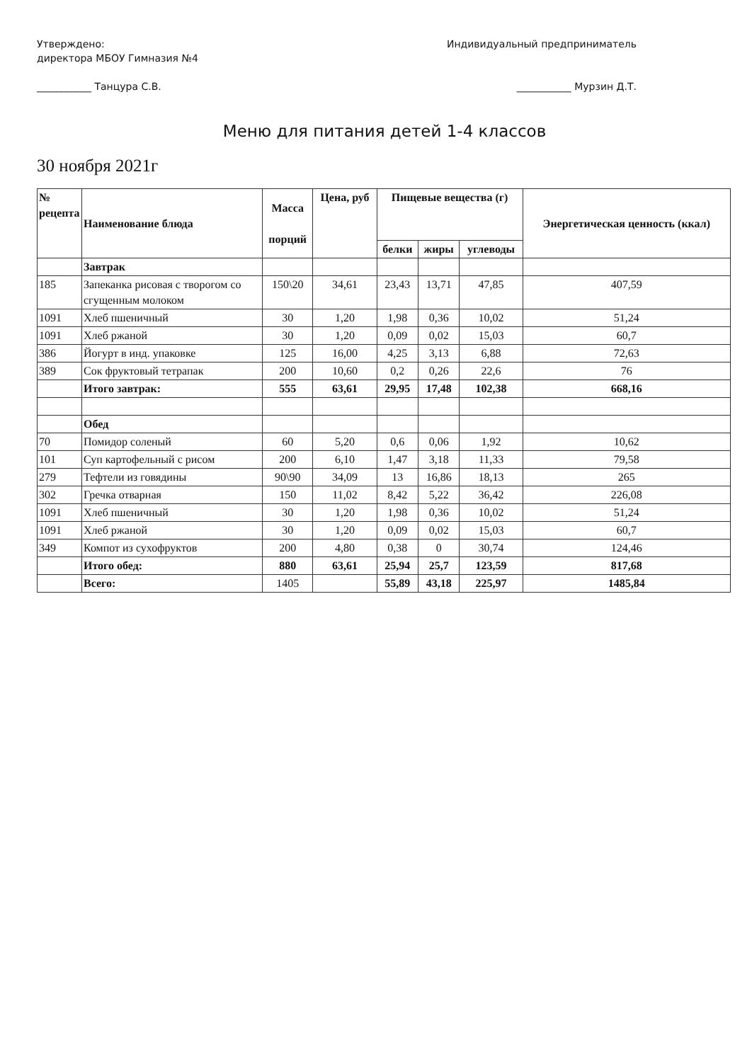Утверждено:
директора МБОУ Гимназия №4
___________ Танцура С.В.
Индивидуальный предприниматель
___________ Мурзин Д.Т.
Меню для питания детей 1-4 классов
30 ноября 2021г
| № рецепта | Наименование блюда | Масса порций | Цена, руб | Пищевые вещества (г) | | | Энергетическая ценность (ккал) |
| --- | --- | --- | --- | --- | --- | --- | --- |
| | | | | белки | жиры | углеводы | |
| | Завтрак | | | | | | |
| 185 | Запеканка рисовая с творогом со сгущенным молоком | 150\20 | 34,61 | 23,43 | 13,71 | 47,85 | 407,59 |
| 1091 | Хлеб пшеничный | 30 | 1,20 | 1,98 | 0,36 | 10,02 | 51,24 |
| 1091 | Хлеб ржаной | 30 | 1,20 | 0,09 | 0,02 | 15,03 | 60,7 |
| 386 | Йогурт в инд. упаковке | 125 | 16,00 | 4,25 | 3,13 | 6,88 | 72,63 |
| 389 | Сок фруктовый тетрапак | 200 | 10,60 | 0,2 | 0,26 | 22,6 | 76 |
| | Итого завтрак: | 555 | 63,61 | 29,95 | 17,48 | 102,38 | 668,16 |
| | Обед | | | | | | |
| 70 | Помидор соленый | 60 | 5,20 | 0,6 | 0,06 | 1,92 | 10,62 |
| 101 | Суп картофельный с рисом | 200 | 6,10 | 1,47 | 3,18 | 11,33 | 79,58 |
| 279 | Тефтели из говядины | 90\90 | 34,09 | 13 | 16,86 | 18,13 | 265 |
| 302 | Гречка отварная | 150 | 11,02 | 8,42 | 5,22 | 36,42 | 226,08 |
| 1091 | Хлеб пшеничный | 30 | 1,20 | 1,98 | 0,36 | 10,02 | 51,24 |
| 1091 | Хлеб ржаной | 30 | 1,20 | 0,09 | 0,02 | 15,03 | 60,7 |
| 349 | Компот из сухофруктов | 200 | 4,80 | 0,38 | 0 | 30,74 | 124,46 |
| | Итого обед: | 880 | 63,61 | 25,94 | 25,7 | 123,59 | 817,68 |
| | Всего: | 1405 | | 55,89 | 43,18 | 225,97 | 1485,84 |